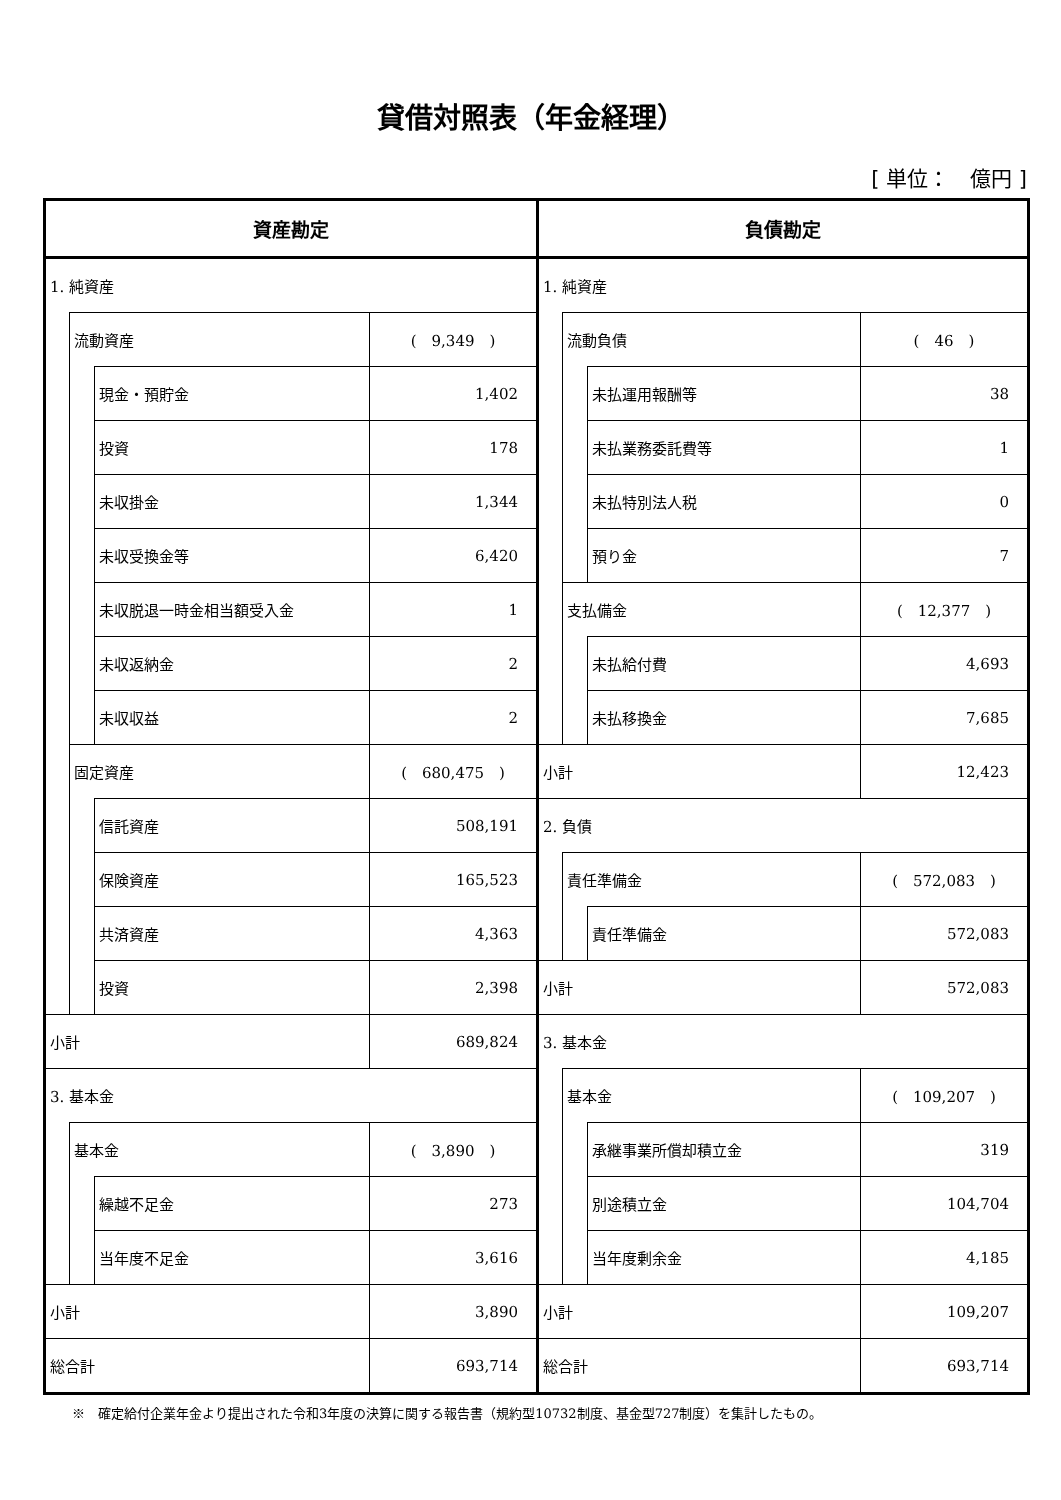貸借対照表（年金経理）
[ 単位：　億円 ]
| 資産勘定 | | | | 負債勘定 | | | |
| --- | --- | --- | --- | --- | --- | --- | --- |
| 1. 純資産 | | | | 1. 純資産 | | | |
| | 流動資産 | | ( 9,349 ) | | 流動負債 | | ( 46 ) |
| | | 現金・預貯金 | 1,402 | | | 未払運用報酬等 | 38 |
| | | 投資 | 178 | | | 未払業務委託費等 | 1 |
| | | 未収掛金 | 1,344 | | | 未払特別法人税 | 0 |
| | | 未収受換金等 | 6,420 | | | 預り金 | 7 |
| | | 未収脱退一時金相当額受入金 | 1 | | 支払備金 | | ( 12,377 ) |
| | | 未収返納金 | 2 | | | 未払給付費 | 4,693 |
| | | 未収収益 | 2 | | | 未払移換金 | 7,685 |
| | 固定資産 | | ( 680,475 ) | 小計 | | | 12,423 |
| | | 信託資産 | 508,191 | 2. 負債 | | | |
| | | 保険資産 | 165,523 | | 責任準備金 | | ( 572,083 ) |
| | | 共済資産 | 4,363 | | | 責任準備金 | 572,083 |
| | | 投資 | 2,398 | 小計 | | | 572,083 |
| 小計 | | | 689,824 | 3. 基本金 | | | |
| 3. 基本金 | | | | | 基本金 | | ( 109,207 ) |
| | 基本金 | | ( 3,890 ) | | | 承継事業所償却積立金 | 319 |
| | | 繰越不足金 | 273 | | | 別途積立金 | 104,704 |
| | | 当年度不足金 | 3,616 | | | 当年度剰余金 | 4,185 |
| 小計 | | | 3,890 | 小計 | | | 109,207 |
| 総合計 | | | 693,714 | 総合計 | | | 693,714 |
※　確定給付企業年金より提出された令和3年度の決算に関する報告書（規約型10732制度、基金型727制度）を集計したもの。